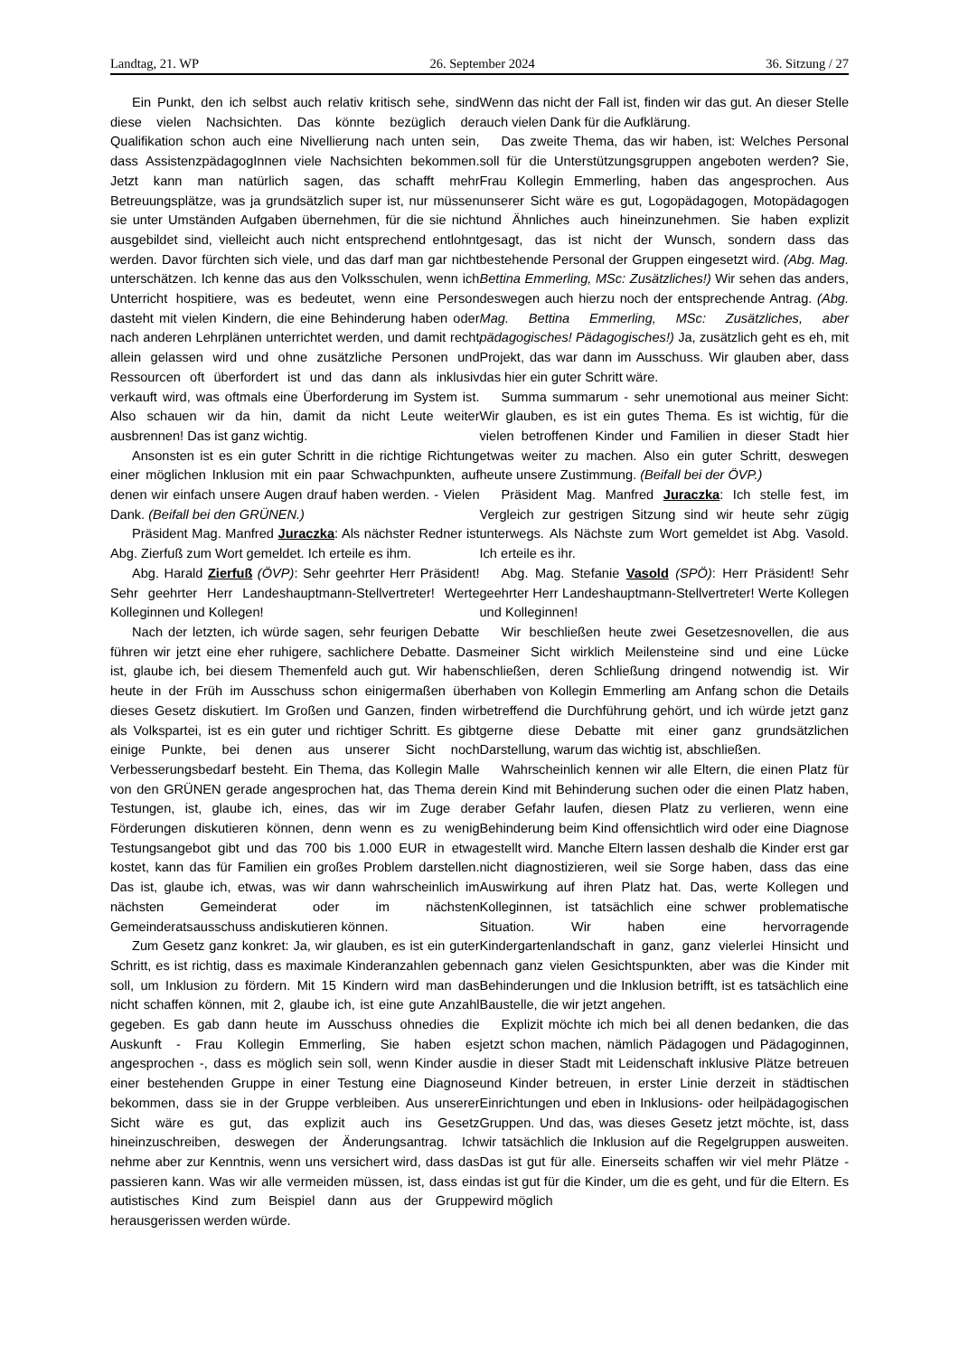Landtag, 21. WP 26. September 2024 36. Sitzung / 27
Ein Punkt, den ich selbst auch relativ kritisch sehe, sind diese vielen Nachsichten. Das könnte bezüglich der Qualifikation schon auch eine Nivellierung nach unten sein, dass AssistenzpädagogInnen viele Nachsichten bekommen. Jetzt kann man natürlich sagen, das schafft mehr Betreuungsplätze, was ja grundsätzlich super ist, nur müssen sie unter Umständen Aufgaben übernehmen, für die sie nicht ausgebildet sind, vielleicht auch nicht entsprechend entlohnt werden. Davor fürchten sich viele, und das darf man gar nicht unterschätzen. Ich kenne das aus den Volksschulen, wenn ich Unterricht hospitiere, was es bedeutet, wenn eine Person dasteht mit vielen Kindern, die eine Behinderung haben oder nach anderen Lehrplänen unterrichtet werden, und damit recht allein gelassen wird und ohne zusätzliche Personen und Ressourcen oft überfordert ist und das dann als inklusiv verkauft wird, was oftmals eine Überforderung im System ist. Also schauen wir da hin, damit da nicht Leute weiter ausbrennen! Das ist ganz wichtig.
Ansonsten ist es ein guter Schritt in die richtige Richtung einer möglichen Inklusion mit ein paar Schwachpunkten, auf denen wir einfach unsere Augen drauf haben werden. - Vielen Dank. (Beifall bei den GRÜNEN.)
Präsident Mag. Manfred Juraczka: Als nächster Redner ist Abg. Zierfuß zum Wort gemeldet. Ich erteile es ihm.
Abg. Harald Zierfuß (ÖVP): Sehr geehrter Herr Präsident! Sehr geehrter Herr Landeshauptmann-Stellvertreter! Werte Kolleginnen und Kollegen!
Nach der letzten, ich würde sagen, sehr feurigen Debatte führen wir jetzt eine eher ruhigere, sachlichere Debatte. Das ist, glaube ich, bei diesem Themenfeld auch gut. Wir haben heute in der Früh im Ausschuss schon einigermaßen über dieses Gesetz diskutiert. Im Großen und Ganzen, finden wir als Volkspartei, ist es ein guter und richtiger Schritt. Es gibt einige Punkte, bei denen aus unserer Sicht noch Verbesserungsbedarf besteht. Ein Thema, das Kollegin Malle von den GRÜNEN gerade angesprochen hat, das Thema der Testungen, ist, glaube ich, eines, das wir im Zuge der Förderungen diskutieren können, denn wenn es zu wenig Testungsangebot gibt und das 700 bis 1.000 EUR in etwa kostet, kann das für Familien ein großes Problem darstellen. Das ist, glaube ich, etwas, was wir dann wahrscheinlich im nächsten Gemeinderat oder im nächsten Gemeinderatsausschuss andiskutieren können.
Zum Gesetz ganz konkret: Ja, wir glauben, es ist ein guter Schritt, es ist richtig, dass es maximale Kinderanzahlen geben soll, um Inklusion zu fördern. Mit 15 Kindern wird man das nicht schaffen können, mit 2, glaube ich, ist eine gute Anzahl gegeben. Es gab dann heute im Ausschuss ohnedies die Auskunft - Frau Kollegin Emmerling, Sie haben es angesprochen -, dass es möglich sein soll, wenn Kinder aus einer bestehenden Gruppe in einer Testung eine Diagnose bekommen, dass sie in der Gruppe verbleiben. Aus unserer Sicht wäre es gut, das explizit auch ins Gesetz hineinzuschreiben, deswegen der Änderungsantrag. Ich nehme aber zur Kenntnis, wenn uns versichert wird, dass das passieren kann. Was wir alle vermeiden müssen, ist, dass ein autistisches Kind zum Beispiel dann aus der Gruppe herausgerissen werden würde.
Wenn das nicht der Fall ist, finden wir das gut. An dieser Stelle auch vielen Dank für die Aufklärung.
Das zweite Thema, das wir haben, ist: Welches Personal soll für die Unterstützungsgruppen angeboten werden? Sie, Frau Kollegin Emmerling, haben das angesprochen. Aus unserer Sicht wäre es gut, Logopädagogen, Motopädagogen und Ähnliches auch hineinzunehmen. Sie haben explizit gesagt, das ist nicht der Wunsch, sondern dass das bestehende Personal der Gruppen eingesetzt wird. (Abg. Mag. Bettina Emmerling, MSc: Zusätzliches!) Wir sehen das anders, deswegen auch hierzu noch der entsprechende Antrag. (Abg. Mag. Bettina Emmerling, MSc: Zusätzliches, aber pädagogisches! Pädagogisches!) Ja, zusätzlich geht es eh, mit Projekt, das war dann im Ausschuss. Wir glauben aber, dass das hier ein guter Schritt wäre.
Summa summarum - sehr unemotional aus meiner Sicht: Wir glauben, es ist ein gutes Thema. Es ist wichtig, für die vielen betroffenen Kinder und Familien in dieser Stadt hier etwas weiter zu machen. Also ein guter Schritt, deswegen heute unsere Zustimmung. (Beifall bei der ÖVP.)
Präsident Mag. Manfred Juraczka: Ich stelle fest, im Vergleich zur gestrigen Sitzung sind wir heute sehr zügig unterwegs. Als Nächste zum Wort gemeldet ist Abg. Vasold. Ich erteile es ihr.
Abg. Mag. Stefanie Vasold (SPÖ): Herr Präsident! Sehr geehrter Herr Landeshauptmann-Stellvertreter! Werte Kollegen und Kolleginnen!
Wir beschließen heute zwei Gesetzesnovellen, die aus meiner Sicht wirklich Meilensteine sind und eine Lücke schließen, deren Schließung dringend notwendig ist. Wir haben von Kollegin Emmerling am Anfang schon die Details betreffend die Durchführung gehört, und ich würde jetzt ganz gerne diese Debatte mit einer ganz grundsätzlichen Darstellung, warum das wichtig ist, abschließen.
Wahrscheinlich kennen wir alle Eltern, die einen Platz für ein Kind mit Behinderung suchen oder die einen Platz haben, aber Gefahr laufen, diesen Platz zu verlieren, wenn eine Behinderung beim Kind offensichtlich wird oder eine Diagnose gestellt wird. Manche Eltern lassen deshalb die Kinder erst gar nicht diagnostizieren, weil sie Sorge haben, dass das eine Auswirkung auf ihren Platz hat. Das, werte Kollegen und Kolleginnen, ist tatsächlich eine schwer problematische Situation. Wir haben eine hervorragende Kindergartenlandschaft in ganz, ganz vielerlei Hinsicht und nach ganz vielen Gesichtspunkten, aber was die Kinder mit Behinderungen und die Inklusion betrifft, ist es tatsächlich eine Baustelle, die wir jetzt angehen.
Explizit möchte ich mich bei all denen bedanken, die das jetzt schon machen, nämlich Pädagogen und Pädagoginnen, die in dieser Stadt mit Leidenschaft inklusive Plätze betreuen und Kinder betreuen, in erster Linie derzeit in städtischen Einrichtungen und eben in Inklusions- oder heilpädagogischen Gruppen. Und das, was dieses Gesetz jetzt möchte, ist, dass wir tatsächlich die Inklusion auf die Regelgruppen ausweiten. Das ist gut für alle. Einerseits schaffen wir viel mehr Plätze - das ist gut für die Kinder, um die es geht, und für die Eltern. Es wird möglich